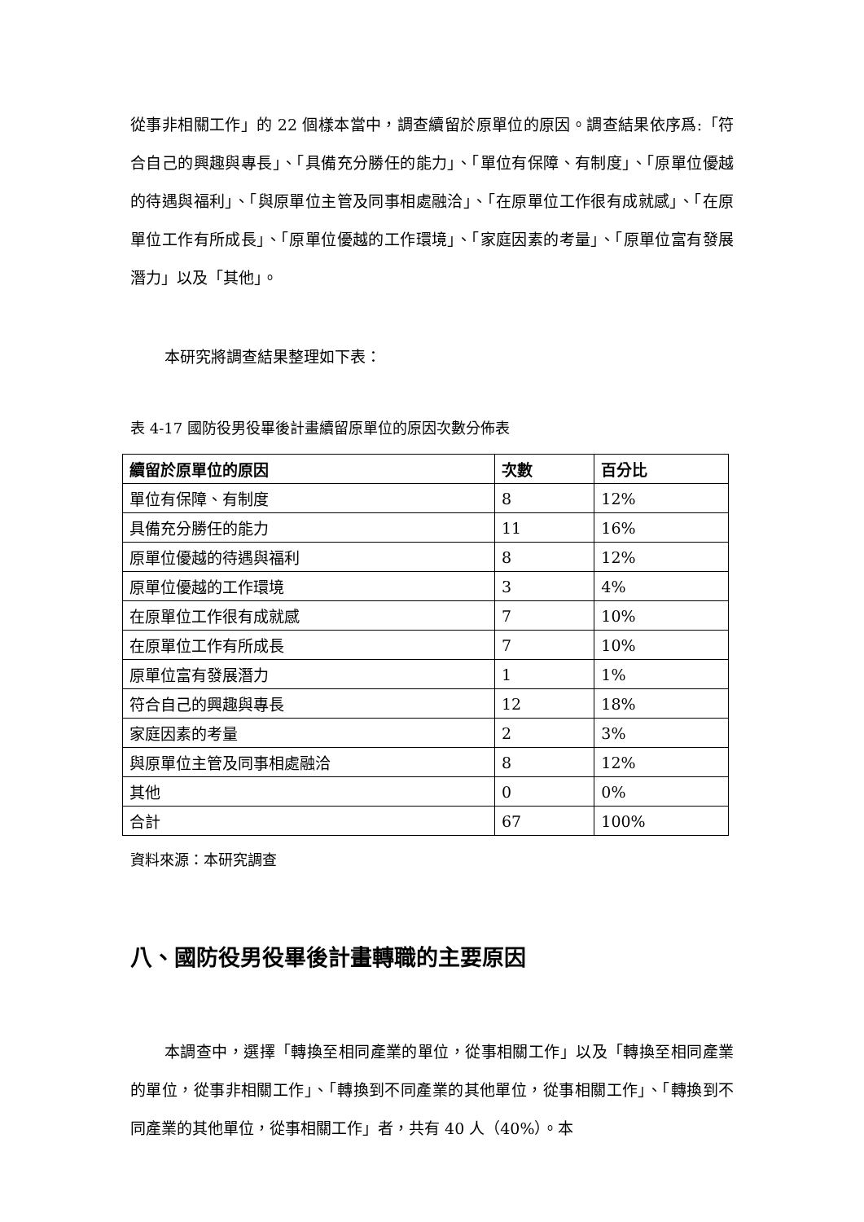從事非相關工作」的 22 個樣本當中，調查續留於原單位的原因。調查結果依序爲:「符合自己的興趣與專長」、「具備充分勝任的能力」、「單位有保障、有制度」、「原單位優越的待遇與福利」、「與原單位主管及同事相處融洽」、「在原單位工作很有成就感」、「在原單位工作有所成長」、「原單位優越的工作環境」、「家庭因素的考量」、「原單位富有發展潛力」以及「其他」。
本研究將調查結果整理如下表：
表 4-17 國防役男役畢後計畫續留原單位的原因次數分佈表
| 續留於原單位的原因 | 次數 | 百分比 |
| --- | --- | --- |
| 單位有保障、有制度 | 8 | 12% |
| 具備充分勝任的能力 | 11 | 16% |
| 原單位優越的待遇與福利 | 8 | 12% |
| 原單位優越的工作環境 | 3 | 4% |
| 在原單位工作很有成就感 | 7 | 10% |
| 在原單位工作有所成長 | 7 | 10% |
| 原單位富有發展潛力 | 1 | 1% |
| 符合自己的興趣與專長 | 12 | 18% |
| 家庭因素的考量 | 2 | 3% |
| 與原單位主管及同事相處融洽 | 8 | 12% |
| 其他 | 0 | 0% |
| 合計 | 67 | 100% |
資料來源：本研究調查
八、國防役男役畢後計畫轉職的主要原因
本調查中，選擇「轉換至相同產業的單位，從事相關工作」以及「轉換至相同產業的單位，從事非相關工作」、「轉換到不同產業的其他單位，從事相關工作」、「轉換到不同產業的其他單位，從事相關工作」者，共有 40 人（40%）。本